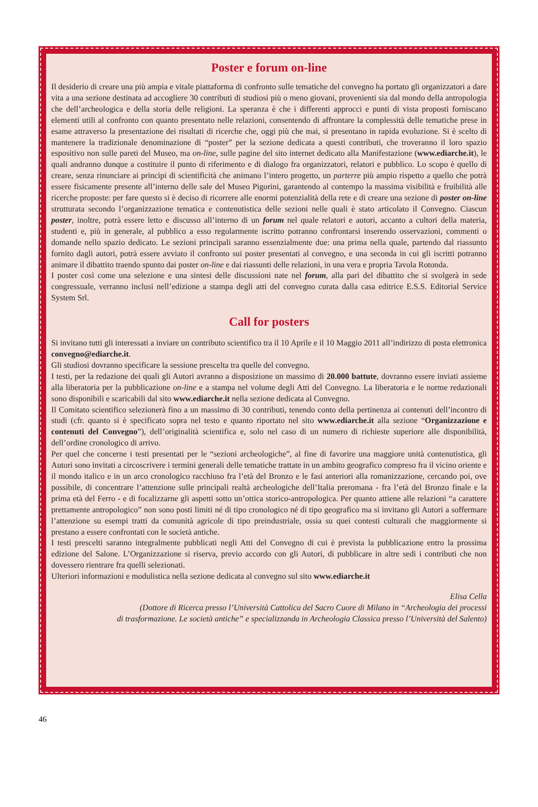Poster e forum on-line
Il desiderio di creare una più ampia e vitale piattaforma di confronto sulle tematiche del convegno ha portato gli organizzatori a dare vita a una sezione destinata ad accogliere 30 contributi di studiosi più o meno giovani, provenienti sia dal mondo della antropologia che dell’archeologica e della storia delle religioni. La speranza è che i differenti approcci e punti di vista proposti forniscano elementi utili al confronto con quanto presentato nelle relazioni, consentendo di affrontare la complessità delle tematiche prese in esame attraverso la presentazione dei risultati di ricerche che, oggi più che mai, si presentano in rapida evoluzione. Si è scelto di mantenere la tradizionale denominazione di “poster” per la sezione dedicata a questi contributi, che troveranno il loro spazio espositivo non sulle pareti del Museo, ma on-line, sulle pagine del sito internet dedicato alla Manifestazione (www.ediarche.it), le quali andranno dunque a costituire il punto di riferimento e di dialogo fra organizzatori, relatori e pubblico. Lo scopo è quello di creare, senza rinunciare ai principi di scientificità che animano l’intero progetto, un parterre più ampio rispetto a quello che potrà essere fisicamente presente all’interno delle sale del Museo Pigorini, garantendo al contempo la massima visibilità e fruibilità alle ricerche proposte: per fare questo si è deciso di ricorrere alle enormi potenzialità della rete e di creare una sezione di poster on-line strutturata secondo l’organizzazione tematica e contenutistica delle sezioni nelle quali è stato articolato il Convegno. Ciascun poster, inoltre, potrà essere letto e discusso all’interno di un forum nel quale relatori e autori, accanto a cultori della materia, studenti e, più in generale, al pubblico a esso regolarmente iscritto potranno confrontarsi inserendo osservazioni, commenti o domande nello spazio dedicato. Le sezioni principali saranno essenzialmente due: una prima nella quale, partendo dal riassunto fornito dagli autori, potrà essere avviato il confronto sui poster presentati al convegno, e una seconda in cui gli iscritti potranno animare il dibattito traendo spunto dai poster on-line e dai riassunti delle relazioni, in una vera e propria Tavola Rotonda.
I poster così come una selezione e una sintesi delle discussioni nate nel forum, alla pari del dibattito che si svolgerà in sede congressuale, verranno inclusi nell’edizione a stampa degli atti del convegno curata dalla casa editrice E.S.S. Editorial Service System Srl.
Call for posters
Si invitano tutti gli interessati a inviare un contributo scientifico tra il 10 Aprile e il 10 Maggio 2011 all’indirizzo di posta elettronica convegno@ediarche.it.
Gli studiosi dovranno specificare la sessione prescelta tra quelle del convegno.
I testi, per la redazione dei quali gli Autori avranno a disposizione un massimo di 20.000 battute, dovranno essere inviati assieme alla liberatoria per la pubblicazione on-line e a stampa nel volume degli Atti del Convegno. La liberatoria e le norme redazionali sono disponibili e scaricabili dal sito www.ediarche.it nella sezione dedicata al Convegno.
Il Comitato scientifico selezionerà fino a un massimo di 30 contributi, tenendo conto della pertinenza ai contenuti dell’incontro di studi (cfr. quanto si è specificato sopra nel testo e quanto riportato nel sito www.ediarche.it alla sezione “Organizzazione e contenuti del Convegno”), dell’originalità scientifica e, solo nel caso di un numero di richieste superiore alle disponibilità, dell’ordine cronologico di arrivo.
Per quel che concerne i testi presentati per le “sezioni archeologiche”, al fine di favorire una maggiore unità contenutistica, gli Autori sono invitati a circoscrivere i termini generali delle tematiche trattate in un ambito geografico compreso fra il vicino oriente e il mondo italico e in un arco cronologico racchiuso fra l’età del Bronzo e le fasi anteriori alla romanizzazione, cercando poi, ove possibile, di concentrare l’attenzione sulle principali realtà archeologiche dell’Italia preromana - fra l’età del Bronzo finale e la prima età del Ferro - e di focalizzarne gli aspetti sotto un’ottica storico-antropologica. Per quanto attiene alle relazioni “a carattere prettamente antropologico” non sono posti limiti né di tipo cronologico né di tipo geografico ma si invitano gli Autori a soffermare l’attenzione su esempi tratti da comunità agricole di tipo preindustriale, ossia su quei contesti culturali che maggiormente si prestano a essere confrontati con le società antiche.
I testi prescelti saranno integralmente pubblicati negli Atti del Convegno di cui è prevista la pubblicazione entro la prossima edizione del Salone. L’Organizzazione si riserva, previo accordo con gli Autori, di pubblicare in altre sedi i contributi che non dovessero rientrare fra quelli selezionati.
Ulteriori informazioni e modulistica nella sezione dedicata al convegno sul sito www.ediarche.it
Elisa Cella
(Dottore di Ricerca presso l’Università Cattolica del Sacro Cuore di Milano in “Archeologia dei processi
di trasformazione. Le società antiche” e specializzanda in Archeologia Classica presso l’Università del Salento)
46